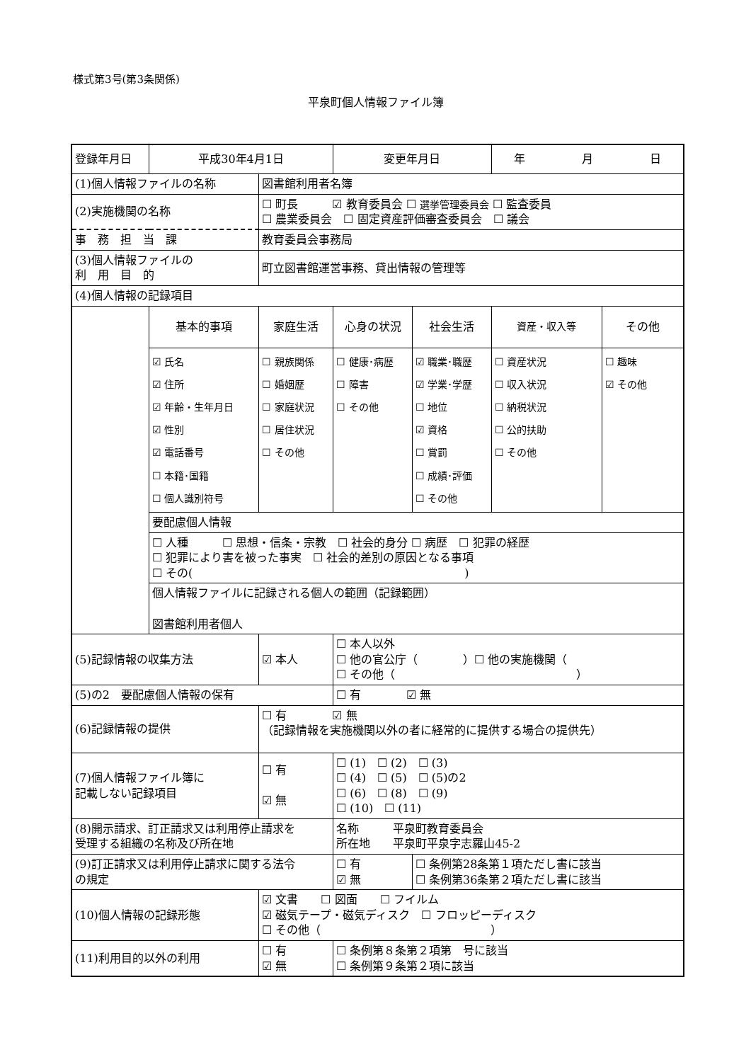様式第3号(第3条関係)
平泉町個人情報ファイル簿
| 登録年月日 | 平成30年4月1日 | | 変更年月日 | | 年 月 日 | |
| (1)個人情報ファイルの名称 | | 図書館利用者名簿 | | | | |
| (2)実施機関の名称 | | ☐ 町長 ☑ 教育委員会 ☐ 選挙管理委員会 ☐ 監査委員 ☐ 農業委員会 ☐ 固定資産評価審査委員会 ☐ 議会 | | | | |
| 事 務 担 当 課 | | 教育委員会事務局 | | | | |
| (3)個人情報ファイルの 利 用 目 的 | | 町立図書館運営事務、貸出情報の管理等 | | | | |
| (4)個人情報の記録項目 | | | | | | |
| | 基本的事項 | 家庭生活 | 心身の状況 | 社会生活 | 資産・収入等 | その他 |
| | ☑ 氏名 ☑ 住所 ☑ 年齢・生年月日 ☑ 性別 ☑ 電話番号 ☐ 本籍･国籍 ☐ 個人識別符号 | ☐ 親族関係 ☐ 婚姻歴 ☐ 家庭状況 ☐ 居住状況 ☐ その他 | ☐ 健康･病歴 ☐ 障害 ☐ その他 | ☑ 職業･職歴 ☑ 学業･学歴 ☐ 地位 ☑ 資格 ☐ 賞罰 ☐ 成績･評価 ☐ その他 | ☐ 資産状況 ☐ 収入状況 ☐ 納税状況 ☐ 公的扶助 ☐ その他 | ☐ 趣味 ☑ その他 |
| | 要配慮個人情報 | | | | | |
| | ☐ 人種 ☐ 思想・信条・宗教 ☐ 社会的身分 ☐ 病歴 ☐ 犯罪の経歴 ☐ 犯罪により害を被った事実 ☐ 社会的差別の原因となる事項 ☐ その( ) | | | | | |
| | 個人情報ファイルに記録される個人の範囲（記録範囲） 図書館利用者個人 | | | | | |
| (5)記録情報の収集方法 | | ☑ 本人 | ☐ 本人以外 ☐ 他の官公庁（ ）☐ 他の実施機関（ ☐ その他（ ） | | | |
| (5)の2 要配慮個人情報の保有 | | | ☐ 有 ☑ 無 | | | |
| (6)記録情報の提供 | | ☐ 有 ☑ 無 （記録情報を実施機関以外の者に経常的に提供する場合の提供先） | | | | |
| (7)個人情報ファイル簿に 記載しない記録項目 | | ☐ 有 ☑ 無 | ☐ (1) ☐ (2) ☐ (3) ☐ (4) ☐ (5) ☐ (5)の2 ☐ (6) ☐ (8) ☐ (9) ☐ (10) ☐ (11) | | | |
| (8)開示請求、訂正請求又は利用停止請求を 受理する組織の名称及び所在地 | | | 名称 平泉町教育委員会 所在地 平泉町平泉字志羅山45-2 | | | |
| (9)訂正請求又は利用停止請求に関する法令 の規定 | | | ☐ 有 ☑ 無 | ☐ 条例第28条第１項ただし書に該当 ☐ 条例第36条第２項ただし書に該当 | | |
| (10)個人情報の記録形態 | | ☑ 文書 ☐ 図面 ☐ フイルム ☑ 磁気テープ・磁気ディスク ☐ フロッピーディスク ☐ その他（ ） | | | | |
| (11)利用目的以外の利用 | | ☐ 有 ☑ 無 | ☐ 条例第８条第２項第 号に該当 ☐ 条例第９条第２項に該当 | | | |